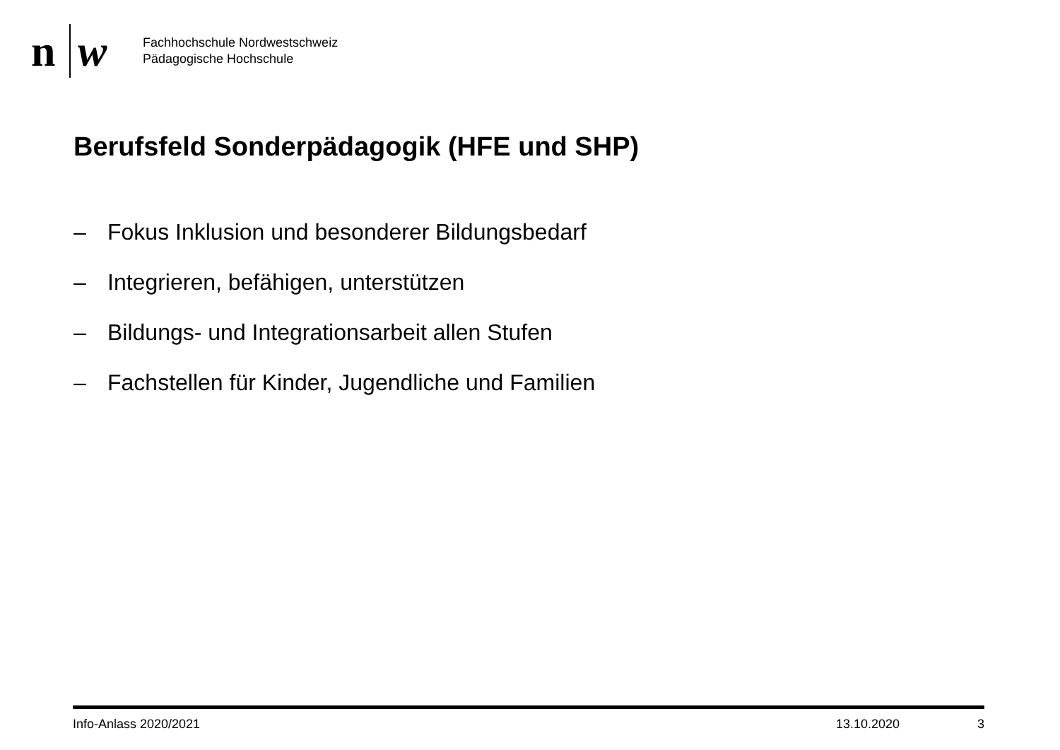n w
Fachhochschule Nordwestschweiz
Pädagogische Hochschule
Berufsfeld Sonderpädagogik (HFE und SHP)
– Fokus Inklusion und besonderer Bildungsbedarf
– Integrieren, befähigen, unterstützen
– Bildungs- und Integrationsarbeit allen Stufen
– Fachstellen für Kinder, Jugendliche und Familien
Info-Anlass 2020/2021 13.10.2020 3